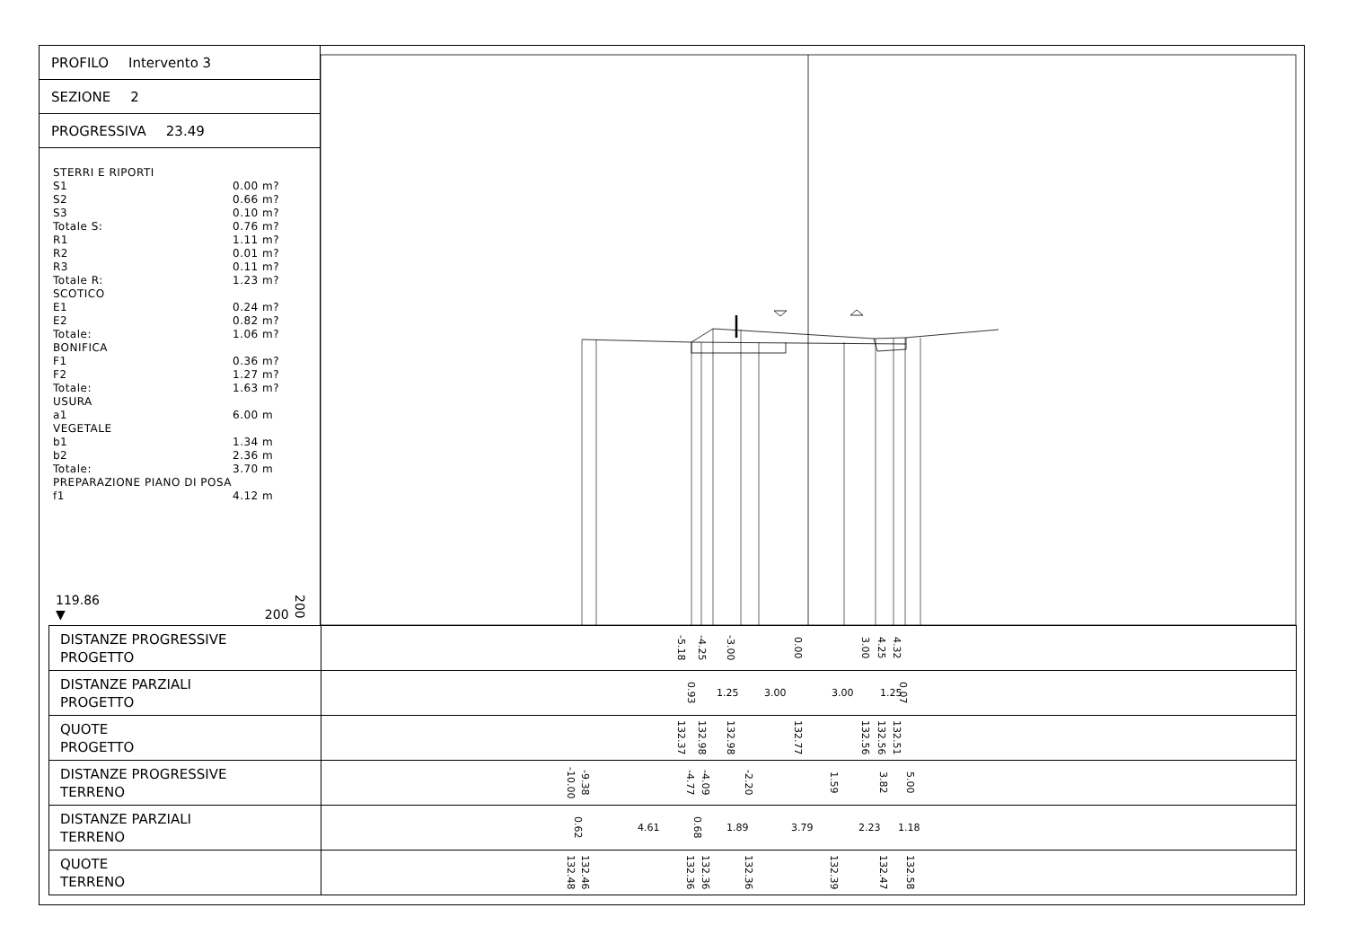PROFILO Intervento 3
SEZIONE 2
PROGRESSIVA 23.49
STERRI E RIPORTI
S1 0.00 m?
S2 0.66 m?
S3 0.10 m?
Totale S: 0.76 m?
R1 1.11 m?
R2 0.01 m?
R3 0.11 m?
Totale R: 1.23 m?
SCOTICO
E1 0.24 m?
E2 0.82 m?
Totale: 1.06 m?
BONIFICA
F1 0.36 m?
F2 1.27 m?
Totale: 1.63 m?
USURA
a1 6.00 m
VEGETALE
b1 1.34 m
b2 2.36 m
Totale: 3.70 m
PREPARAZIONE PIANO DI POSA
f1 4.12 m
119.86
▼
200 200
| DISTANZE PROGRESSIVE PROGETTO | -5.18 -4.25 -3.00 0.00 3.00 4.25 4.32 |
| DISTANZE PARZIALI PROGETTO | 0.93 1.25 3.00 3.00 1.25 0.07 |
| QUOTE PROGETTO | 132.37 132.98 132.98 132.77 132.56 132.56 132.51 |
| DISTANZE PROGRESSIVE TERRENO | -10.00 -9.38 -4.77 -4.09 -2.20 1.59 3.82 5.00 |
| DISTANZE PARZIALI TERRENO | 0.62 4.61 0.68 1.89 3.79 2.23 1.18 |
| QUOTE TERRENO | 132.48 132.46 132.36 132.36 132.36 132.39 132.47 132.58 |